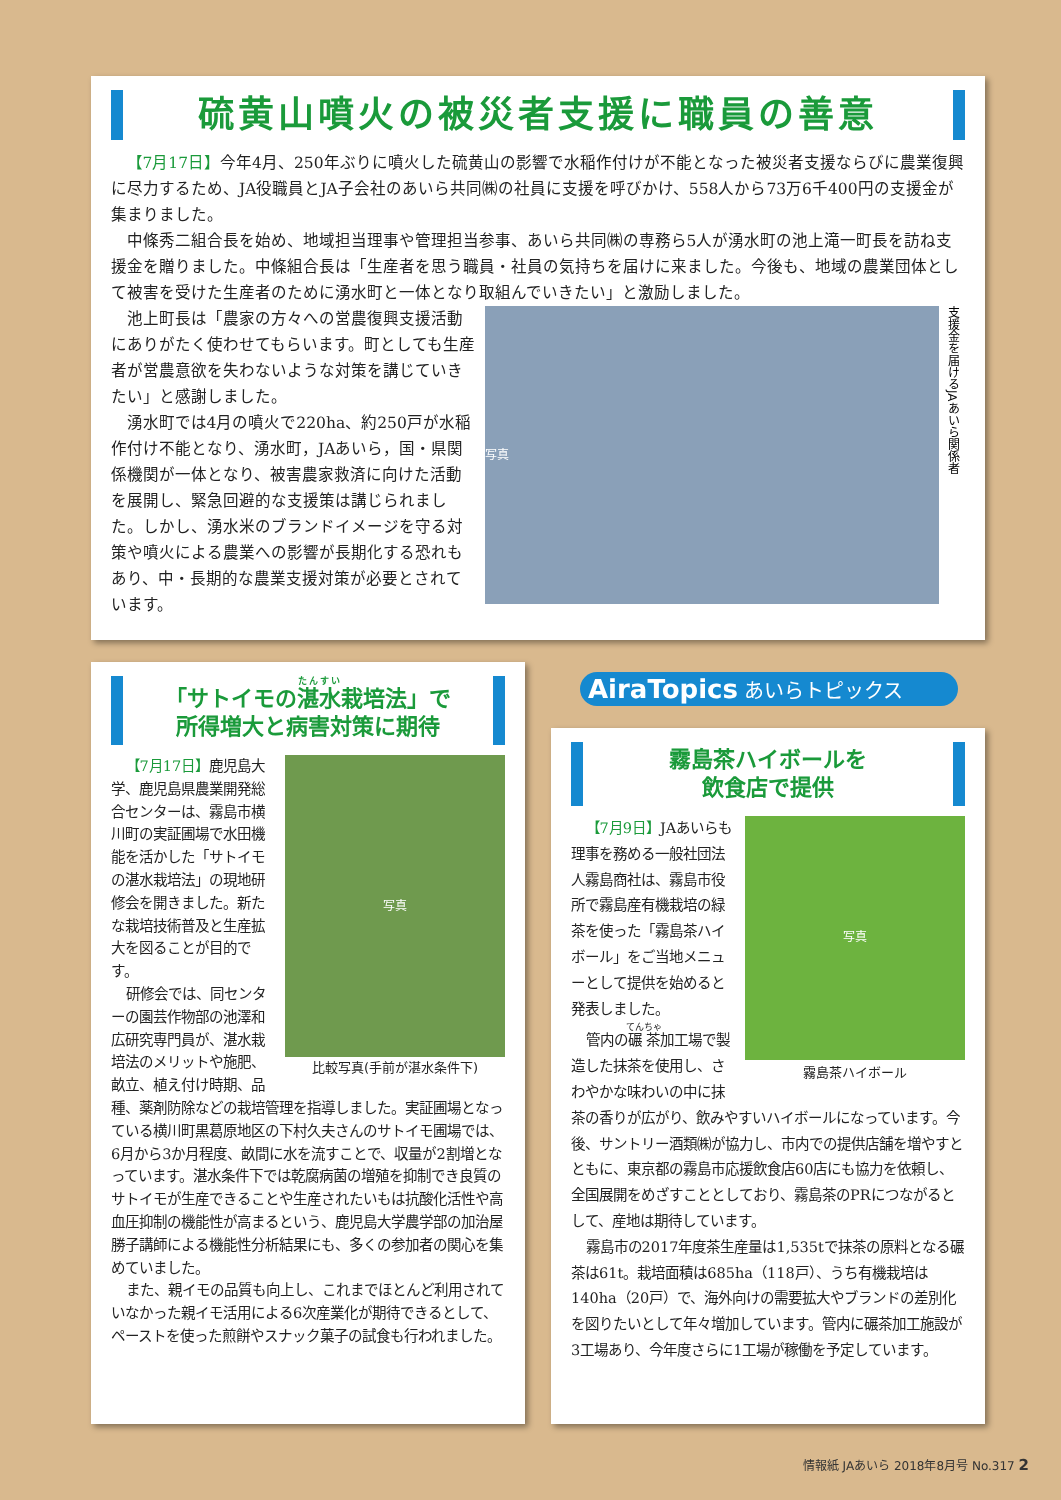硫黄山噴火の被災者支援に職員の善意
【7月17日】今年4月、250年ぶりに噴火した硫黄山の影響で水稲作付けが不能となった被災者支援ならびに農業復興に尽力するため、JA役職員とJA子会社のあいら共同㈱の社員に支援を呼びかけ、558人から73万6千400円の支援金が集まりました。
中條秀二組合長を始め、地域担当理事や管理担当参事、あいら共同㈱の専務ら5人が湧水町の池上滝一町長を訪ね支援金を贈りました。中條組合長は「生産者を思う職員・社員の気持ちを届けに来ました。今後も、地域の農業団体として被害を受けた生産者のために湧水町と一体となり取組んでいきたい」と激励しました。
写真 支援金を届けるJAあいら関係者
池上町長は「農家の方々への営農復興支援活動にありがたく使わせてもらいます。町としても生産者が営農意欲を失わないような対策を講じていきたい」と感謝しました。
湧水町では4月の噴火で220ha、約250戸が水稲作付け不能となり、湧水町，JAあいら，国・県関係機関が一体となり、被害農家救済に向けた活動を展開し、緊急回避的な支援策は講じられました。しかし、湧水米のブランドイメージを守る対策や噴火による農業への影響が長期化する恐れもあり、中・長期的な農業支援対策が必要とされています。
「サトイモの湛水栽培法」で
所得増大と病害対策に期待
写真
比較写真(手前が湛水条件下)
【7月17日】鹿児島大学、鹿児島県農業開発総合センターは、霧島市横川町の実証圃場で水田機能を活かした「サトイモの湛水栽培法」の現地研修会を開きました。新たな栽培技術普及と生産拡大を図ることが目的です。
研修会では、同センターの園芸作物部の池澤和広研究専門員が、湛水栽培法のメリットや施肥、畝立、植え付け時期、品種、薬剤防除などの栽培管理を指導しました。実証圃場となっている横川町黒葛原地区の下村久夫さんのサトイモ圃場では、6月から3か月程度、畝間に水を流すことで、収量が2割増となっています。湛水条件下では乾腐病菌の増殖を抑制でき良質のサトイモが生産できることや生産されたいもは抗酸化活性や高血圧抑制の機能性が高まるという、鹿児島大学農学部の加治屋勝子講師による機能性分析結果にも、多くの参加者の関心を集めていました。
また、親イモの品質も向上し、これまでほとんど利用されていなかった親イモ活用による6次産業化が期待できるとして、ペーストを使った煎餅やスナック菓子の試食も行われました。
AiraTopics あいらトピックス
霧島茶ハイボールを
飲食店で提供
写真
霧島茶ハイボール
【7月9日】JAあいらも理事を務める一般社団法人霧島商社は、霧島市役所で霧島産有機栽培の緑茶を使った「霧島茶ハイボール」をご当地メニューとして提供を始めると発表しました。
管内の碾茶加工場で製造した抹茶を使用し、さわやかな味わいの中に抹茶の香りが広がり、飲みやすいハイボールになっています。今後、サントリー酒類㈱が協力し、市内での提供店舗を増やすとともに、東京都の霧島市応援飲食店60店にも協力を依頼し、全国展開をめざすこととしており、霧島茶のPRにつながるとして、産地は期待しています。
霧島市の2017年度茶生産量は1,535tで抹茶の原料となる碾茶は61t。栽培面積は685ha（118戸）、うち有機栽培は140ha（20戸）で、海外向けの需要拡大やブランドの差別化を図りたいとして年々増加しています。管内に碾茶加工施設が3工場あり、今年度さらに1工場が稼働を予定しています。
情報紙 JAあいら 2018年8月号 No.317 2